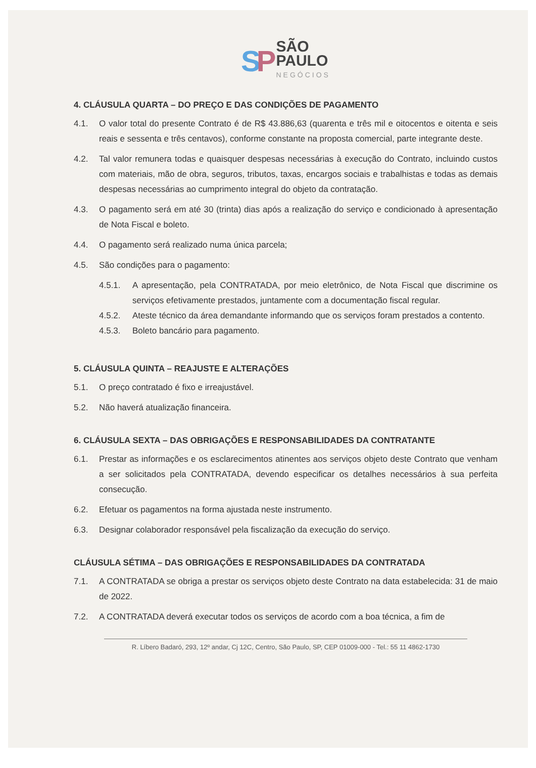SP
SÃO
PAULO
NEGÓCIOS
4. CLÁUSULA QUARTA – DO PREÇO E DAS CONDIÇÕES DE PAGAMENTO
4.1. O valor total do presente Contrato é de R$ 43.886,63 (quarenta e três mil e oitocentos e oitenta e seis reais e sessenta e três centavos), conforme constante na proposta comercial, parte integrante deste.
4.2. Tal valor remunera todas e quaisquer despesas necessárias à execução do Contrato, incluindo custos com materiais, mão de obra, seguros, tributos, taxas, encargos sociais e trabalhistas e todas as demais despesas necessárias ao cumprimento integral do objeto da contratação.
4.3. O pagamento será em até 30 (trinta) dias após a realização do serviço e condicionado à apresentação de Nota Fiscal e boleto.
4.4. O pagamento será realizado numa única parcela;
4.5. São condições para o pagamento:
4.5.1. A apresentação, pela CONTRATADA, por meio eletrônico, de Nota Fiscal que discrimine os serviços efetivamente prestados, juntamente com a documentação fiscal regular.
4.5.2. Ateste técnico da área demandante informando que os serviços foram prestados a contento.
4.5.3. Boleto bancário para pagamento.
5. CLÁUSULA QUINTA – REAJUSTE E ALTERAÇÕES
5.1. O preço contratado é fixo e irreajustável.
5.2. Não haverá atualização financeira.
6. CLÁUSULA SEXTA – DAS OBRIGAÇÕES E RESPONSABILIDADES DA CONTRATANTE
6.1. Prestar as informações e os esclarecimentos atinentes aos serviços objeto deste Contrato que venham a ser solicitados pela CONTRATADA, devendo especificar os detalhes necessários à sua perfeita consecução.
6.2. Efetuar os pagamentos na forma ajustada neste instrumento.
6.3. Designar colaborador responsável pela fiscalização da execução do serviço.
CLÁUSULA SÉTIMA – DAS OBRIGAÇÕES E RESPONSABILIDADES DA CONTRATADA
7.1. A CONTRATADA se obriga a prestar os serviços objeto deste Contrato na data estabelecida: 31 de maio de 2022.
7.2. A CONTRATADA deverá executar todos os serviços de acordo com a boa técnica, a fim de
R. Líbero Badaró, 293, 12º andar, Cj 12C, Centro, São Paulo, SP, CEP 01009-000 - Tel.: 55 11 4862-1730